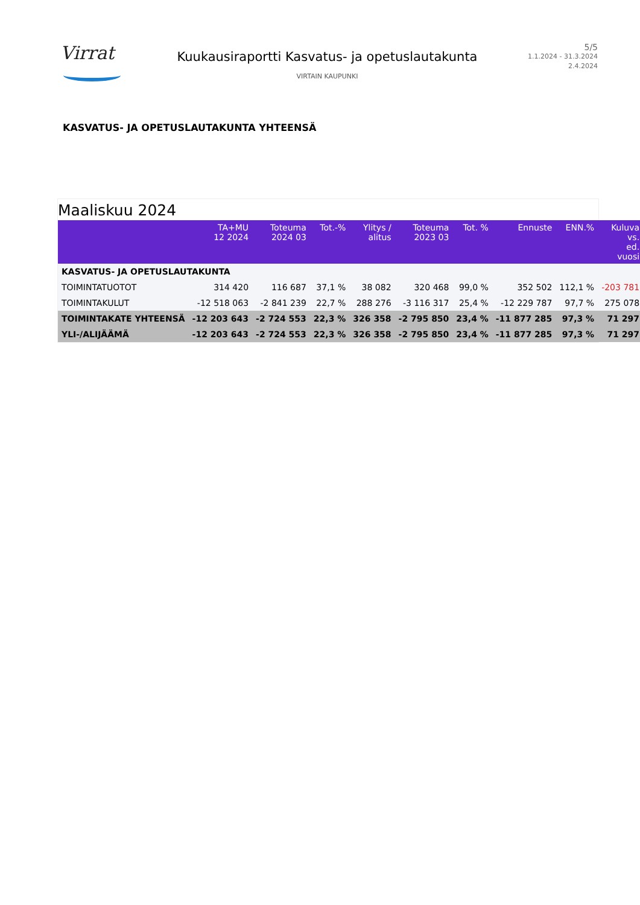Virrat
Kuukausiraportti Kasvatus- ja opetuslautakunta
VIRTAIN KAUPUNKI
5/5
1.1.2024 - 31.3.2024
2.4.2024
KASVATUS- JA OPETUSLAUTAKUNTA YHTEENSÄ
Maaliskuu 2024
| | TA+MU 12 2024 | Toteuma 2024 03 | Tot.-% | Ylitys / alitus | Toteuma 2023 03 | Tot. % | Ennuste | ENN.% | Kuluva vs. ed. vuosi |
| --- | --- | --- | --- | --- | --- | --- | --- | --- | --- |
| KASVATUS- JA OPETUSLAUTAKUNTA | | | | | | | | | |
| TOIMINTATUOTOT | 314 420 | 116 687 | 37,1 % | 38 082 | 320 468 | 99,0 % | 352 502 | 112,1 % | -203 781 |
| TOIMINTAKULUT | -12 518 063 | -2 841 239 | 22,7 % | 288 276 | -3 116 317 | 25,4 % | -12 229 787 | 97,7 % | 275 078 |
| TOIMINTAKATE YHTEENSÄ | -12 203 643 | -2 724 553 | 22,3 % | 326 358 | -2 795 850 | 23,4 % | -11 877 285 | 97,3 % | 71 297 |
| YLI-/ALIJÄÄMÄ | -12 203 643 | -2 724 553 | 22,3 % | 326 358 | -2 795 850 | 23,4 % | -11 877 285 | 97,3 % | 71 297 |